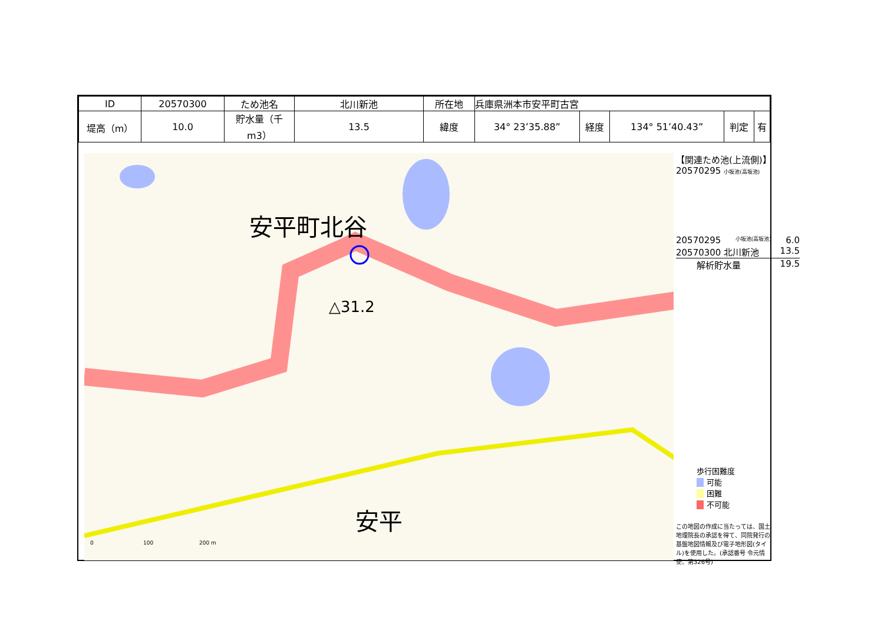| ID | 20570300 | ため池名 | 北川新池 | 所在地 | 兵庫県洲本市安平町古宮 | | | | |
| 堤高（m） | 10.0 | 貯水量（千m3） | 13.5 | 緯度 | 34° 23’35.88” | 経度 | 134° 51’40.43” | 判定 | 有 |
安平町北谷
△31.2
安平
0
100
200 m
【関連ため池(上流側)】
20570295 小坂池(高坂池)
20570295 小坂池(高坂池) 6.0
20570300 北川新池 13.5
解析貯水量 19.5
歩行困難度
可能
困難
不可能
この地図の作成に当たっては、国土地理院長の承認を得て、同院発行の基盤地図情報及び電子地形図(タイル)を使用した。(承認番号 令元情使、第326号)